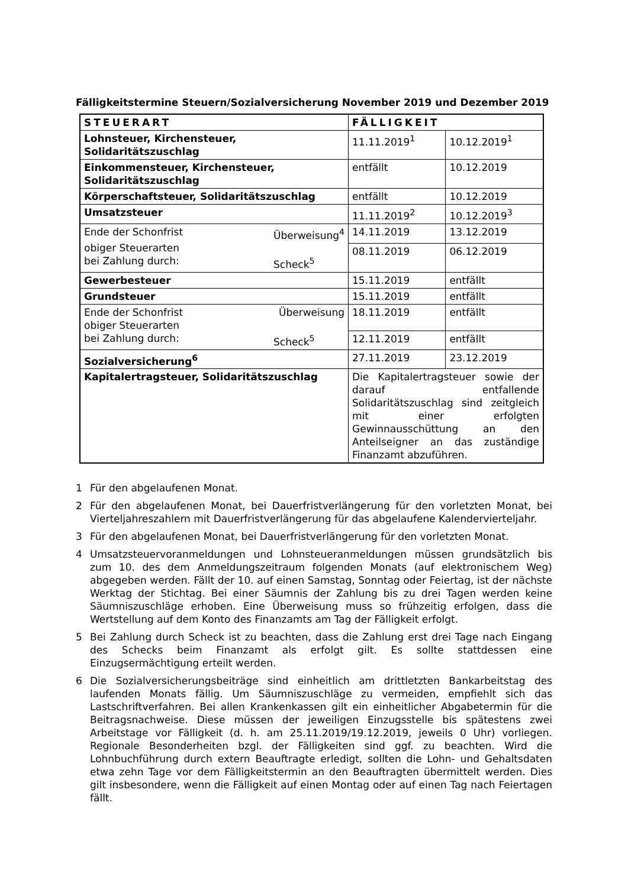Fälligkeitstermine Steuern/Sozialversicherung November 2019 und Dezember 2019
| STEUERART | FÄLLIGKEIT | |
| Lohnsteuer, Kirchensteuer, Solidaritätszuschlag | 11.11.2019<sup>1</sup> | 10.12.2019<sup>1</sup> |
| Einkommensteuer, Kirchensteuer, Solidaritätszuschlag | entfällt | 10.12.2019 |
| Körperschaftsteuer, Solidaritätszuschlag | entfällt | 10.12.2019 |
| Umsatzsteuer | 11.11.2019<sup>2</sup> | 10.12.2019<sup>3</sup> |
| Ende der Schonfrist Überweisung<sup>4</sup> obiger Steuerarten bei Zahlung durch: Scheck<sup>5</sup> | 14.11.2019 | 13.12.2019 |
| | 08.11.2019 | 06.12.2019 |
| Gewerbesteuer | 15.11.2019 | entfällt |
| Grundsteuer | 15.11.2019 | entfällt |
| Ende der Schonfrist Überweisung obiger Steuerarten bei Zahlung durch: Scheck<sup>5</sup> | 18.11.2019 | entfällt |
| | 12.11.2019 | entfällt |
| Sozialversicherung<sup>6</sup> | 27.11.2019 | 23.12.2019 |
| Kapitalertragsteuer, Solidaritätszuschlag | Die Kapitalertragsteuer sowie der darauf entfallende Solidaritätszuschlag sind zeitgleich mit einer erfolgten Gewinnausschüttung an den Anteilseigner an das zuständige Finanzamt abzuführen. | |
1 Für den abgelaufenen Monat.
2 Für den abgelaufenen Monat, bei Dauerfristverlängerung für den vorletzten Monat, bei Vierteljahreszahlern mit Dauerfristverlängerung für das abgelaufene Kalendervierteljahr.
3 Für den abgelaufenen Monat, bei Dauerfristverlängerung für den vorletzten Monat.
4 Umsatzsteuervoranmeldungen und Lohnsteueranmeldungen müssen grundsätzlich bis zum 10. des dem Anmeldungszeitraum folgenden Monats (auf elektronischem Weg) abgegeben werden. Fällt der 10. auf einen Samstag, Sonntag oder Feiertag, ist der nächste Werktag der Stichtag. Bei einer Säumnis der Zahlung bis zu drei Tagen werden keine Säumniszuschläge erhoben. Eine Überweisung muss so frühzeitig erfolgen, dass die Wertstellung auf dem Konto des Finanzamts am Tag der Fälligkeit erfolgt.
5 Bei Zahlung durch Scheck ist zu beachten, dass die Zahlung erst drei Tage nach Eingang des Schecks beim Finanzamt als erfolgt gilt. Es sollte stattdessen eine Einzugsermächtigung erteilt werden.
6 Die Sozialversicherungsbeiträge sind einheitlich am drittletzten Bankarbeitstag des laufenden Monats fällig. Um Säumniszuschläge zu vermeiden, empfiehlt sich das Lastschriftverfahren. Bei allen Krankenkassen gilt ein einheitlicher Abgabetermin für die Beitragsnachweise. Diese müssen der jeweiligen Einzugsstelle bis spätestens zwei Arbeitstage vor Fälligkeit (d. h. am 25.11.2019/19.12.2019, jeweils 0 Uhr) vorliegen. Regionale Besonderheiten bzgl. der Fälligkeiten sind ggf. zu beachten. Wird die Lohnbuchführung durch extern Beauftragte erledigt, sollten die Lohn- und Gehaltsdaten etwa zehn Tage vor dem Fälligkeitstermin an den Beauftragten übermittelt werden. Dies gilt insbesondere, wenn die Fälligkeit auf einen Montag oder auf einen Tag nach Feiertagen fällt.